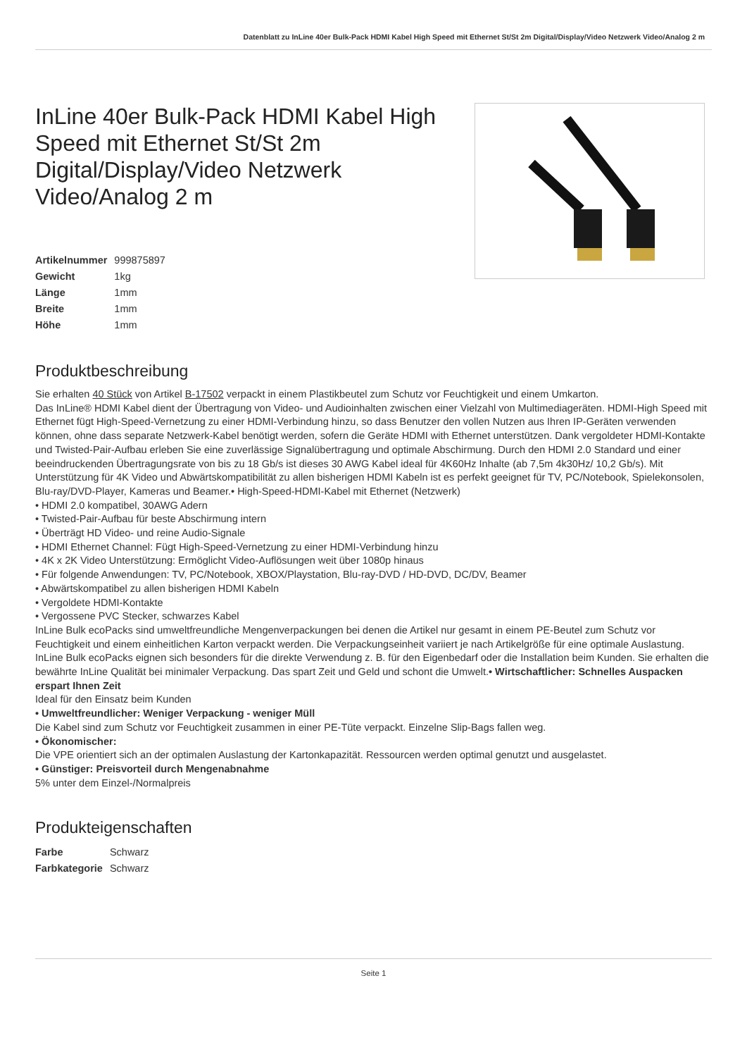Datenblatt zu InLine 40er Bulk-Pack HDMI Kabel High Speed mit Ethernet St/St 2m Digital/Display/Video Netzwerk Video/Analog 2 m
InLine 40er Bulk-Pack HDMI Kabel High Speed mit Ethernet St/St 2m Digital/Display/Video Netzwerk Video/Analog 2 m
| Artikelnummer | 999875897 |
| Gewicht | 1kg |
| Länge | 1mm |
| Breite | 1mm |
| Höhe | 1mm |
Produktbeschreibung
Sie erhalten 40 Stück von Artikel B-17502 verpackt in einem Plastikbeutel zum Schutz vor Feuchtigkeit und einem Umkarton.
Das InLine® HDMI Kabel dient der Übertragung von Video- und Audioinhalten zwischen einer Vielzahl von Multimediageräten. HDMI-High Speed mit Ethernet fügt High-Speed-Vernetzung zu einer HDMI-Verbindung hinzu, so dass Benutzer den vollen Nutzen aus Ihren IP-Geräten verwenden können, ohne dass separate Netzwerk-Kabel benötigt werden, sofern die Geräte HDMI with Ethernet unterstützen. Dank vergoldeter HDMI-Kontakte und Twisted-Pair-Aufbau erleben Sie eine zuverlässige Signalübertragung und optimale Abschirmung. Durch den HDMI 2.0 Standard und einer beeindruckenden Übertragungsrate von bis zu 18 Gb/s ist dieses 30 AWG Kabel ideal für 4K60Hz Inhalte (ab 7,5m 4k30Hz/ 10,2 Gb/s). Mit Unterstützung für 4K Video und Abwärtskompatibilität zu allen bisherigen HDMI Kabeln ist es perfekt geeignet für TV, PC/Notebook, Spielekonsolen, Blu-ray/DVD-Player, Kameras und Beamer.• High-Speed-HDMI-Kabel mit Ethernet (Netzwerk)
• HDMI 2.0 kompatibel, 30AWG Adern
• Twisted-Pair-Aufbau für beste Abschirmung intern
• Überträgt HD Video- und reine Audio-Signale
• HDMI Ethernet Channel: Fügt High-Speed-Vernetzung zu einer HDMI-Verbindung hinzu
• 4K x 2K Video Unterstützung: Ermöglicht Video-Auflösungen weit über 1080p hinaus
• Für folgende Anwendungen: TV, PC/Notebook, XBOX/Playstation, Blu-ray-DVD / HD-DVD, DC/DV, Beamer
• Abwärtskompatibel zu allen bisherigen HDMI Kabeln
• Vergoldete HDMI-Kontakte
• Vergossene PVC Stecker, schwarzes Kabel
InLine Bulk ecoPacks sind umweltfreundliche Mengenverpackungen bei denen die Artikel nur gesamt in einem PE-Beutel zum Schutz vor Feuchtigkeit und einem einheitlichen Karton verpackt werden. Die Verpackungseinheit variiert je nach Artikelgröße für eine optimale Auslastung. InLine Bulk ecoPacks eignen sich besonders für die direkte Verwendung z. B. für den Eigenbedarf oder die Installation beim Kunden. Sie erhalten die bewährte InLine Qualität bei minimaler Verpackung. Das spart Zeit und Geld und schont die Umwelt.• Wirtschaftlicher: Schnelles Auspacken erspart Ihnen Zeit
Ideal für den Einsatz beim Kunden
• Umweltfreundlicher: Weniger Verpackung - weniger Müll
Die Kabel sind zum Schutz vor Feuchtigkeit zusammen in einer PE-Tüte verpackt. Einzelne Slip-Bags fallen weg.
• Ökonomischer:
Die VPE orientiert sich an der optimalen Auslastung der Kartonkapazität. Ressourcen werden optimal genutzt und ausgelastet.
• Günstiger: Preisvorteil durch Mengenabnahme
5% unter dem Einzel-/Normalpreis
Produkteigenschaften
| Farbe | Schwarz |
| Farbkategorie | Schwarz |
Seite 1